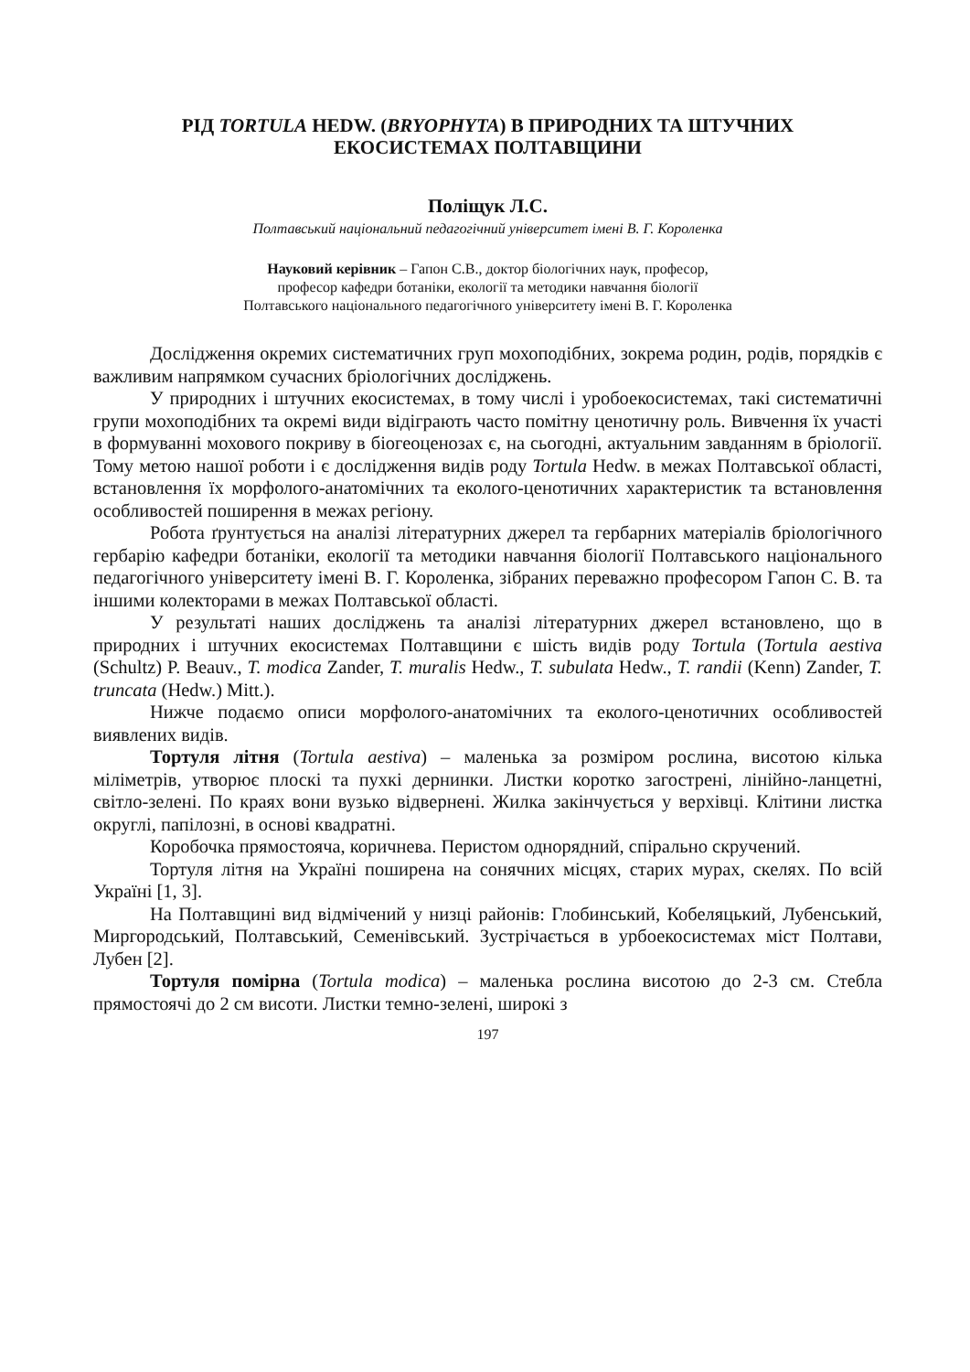РІД TORTULA HEDW. (BRYOPHYTA) В ПРИРОДНИХ ТА ШТУЧНИХ
ЕКОСИСТЕМАХ ПОЛТАВЩИНИ
Поліщук Л.С.
Полтавський національний педагогічний університет імені В. Г. Короленка
Науковий керівник – Гапон С.В., доктор біологічних наук, професор,
професор кафедри ботаніки, екології та методики навчання біології
Полтавського національного педагогічного університету імені В. Г. Короленка
Дослідження окремих систематичних груп мохоподібних, зокрема родин, родів, порядків є важливим напрямком сучасних бріологічних досліджень.
У природних і штучних екосистемах, в тому числі і уробоекосистемах, такі систематичні групи мохоподібних та окремі види відіграють часто помітну ценотичну роль. Вивчення їх участі в формуванні мохового покриву в біогеоценозах є, на сьогодні, актуальним завданням в бріології. Тому метою нашої роботи і є дослідження видів роду Tortula Hedw. в межах Полтавської області, встановлення їх морфолого-анатомічних та еколого-ценотичних характеристик та встановлення особливостей поширення в межах регіону.
Робота ґрунтується на аналізі літературних джерел та гербарних матеріалів бріологічного гербарію кафедри ботаніки, екології та методики навчання біології Полтавського національного педагогічного університету імені В. Г. Короленка, зібраних переважно професором Гапон С. В. та іншими колекторами в межах Полтавської області.
У результаті наших досліджень та аналізі літературних джерел встановлено, що в природних і штучних екосистемах Полтавщини є шість видів роду Tortula (Tortula aestiva (Schultz) P. Beauv., T. modica Zander, T. muralis Hedw., T. subulata Hedw., T. randii (Kenn) Zander, T. truncata (Hedw.) Mitt.).
Нижче подаємо описи морфолого-анатомічних та еколого-ценотичних особливостей виявлених видів.
Тортуля літня (Tortula aestiva) – маленька за розміром рослина, висотою кілька міліметрів, утворює плоскі та пухкі дернинки. Листки коротко загострені, лінійно-ланцетні, світло-зелені. По краях вони вузько відвернені. Жилка закінчується у верхівці. Клітини листка округлі, папілозні, в основі квадратні.
Коробочка прямостояча, коричнева. Перистом однорядний, спірально скручений.
Тортуля літня на Україні поширена на сонячних місцях, старих мурах, скелях. По всій Україні [1, 3].
На Полтавщині вид відмічений у низці районів: Глобинський, Кобеляцький, Лубенський, Миргородський, Полтавський, Семенівський. Зустрічається в урбоекосистемах міст Полтави, Лубен [2].
Тортуля помірна (Tortula modica) – маленька рослина висотою до 2-3 см. Стебла прямостоячі до 2 см висоти. Листки темно-зелені, широкі з
197